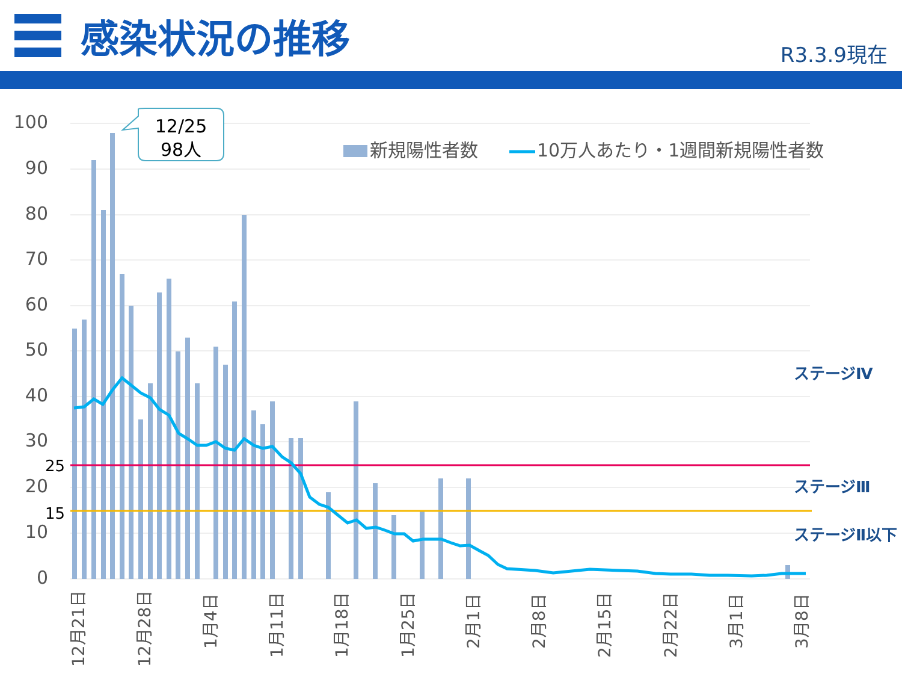感染状況の推移
R3.3.9現在
100
90
80
70
60
50
40
30
20
10
0
25
15
12月21日
12月28日
1月4日
1月11日
1月18日
1月25日
2月1日
2月8日
2月15日
2月22日
3月1日
3月8日
12/25
98人
新規陽性者数
10万人あたり・1週間新規陽性者数
ステージⅣ
ステージⅢ
ステージⅡ以下